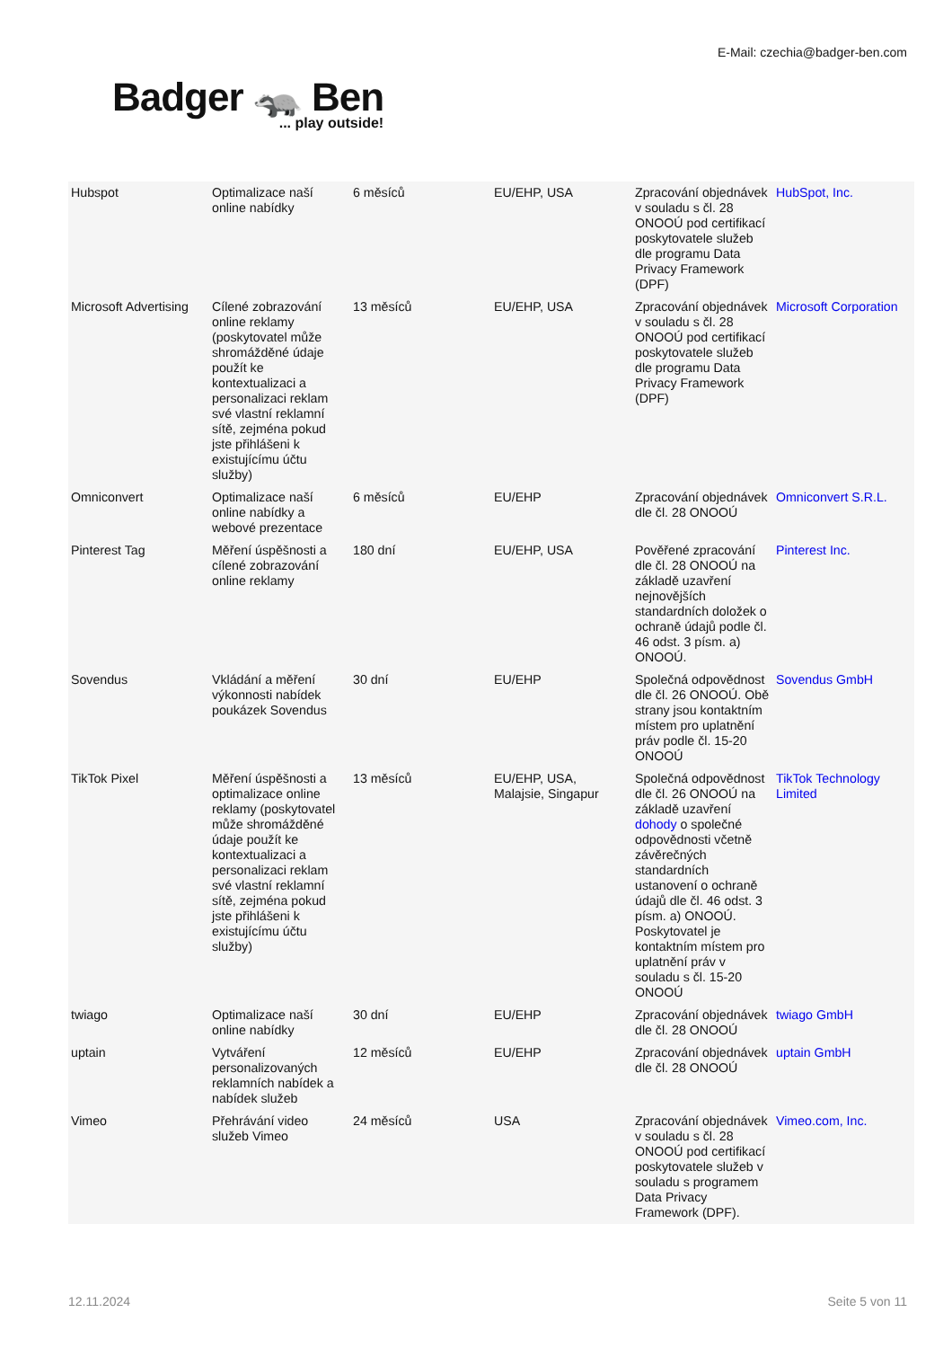E-Mail: czechia@badger-ben.com
Badger 🦡 Ben... play outside!
| Hubspot | Optimalizace naší online nabídky | 6 měsíců | EU/EHP, USA | Zpracování objednávek v souladu s čl. 28 ONOOÚ pod certifikací poskytovatele služeb dle programu Data Privacy Framework (DPF) | HubSpot, Inc. |
| Microsoft Advertising | Cílené zobrazování online reklamy (poskytovatel může shromážděné údaje použít ke kontextualizaci a personalizaci reklam své vlastní reklamní sítě, zejména pokud jste přihlášeni k existujícímu účtu služby) | 13 měsíců | EU/EHP, USA | Zpracování objednávek v souladu s čl. 28 ONOOÚ pod certifikací poskytovatele služeb dle programu Data Privacy Framework (DPF) | Microsoft Corporation |
| Omniconvert | Optimalizace naší online nabídky a webové prezentace | 6 měsíců | EU/EHP | Zpracování objednávek dle čl. 28 ONOOÚ | Omniconvert S.R.L. |
| Pinterest Tag | Měření úspěšnosti a cílené zobrazování online reklamy | 180 dní | EU/EHP, USA | Pověřené zpracování dle čl. 28 ONOOÚ na základě uzavření nejnovějších standardních doložek o ochraně údajů podle čl. 46 odst. 3 písm. a) ONOOÚ. | Pinterest Inc. |
| Sovendus | Vkládání a měření výkonnosti nabídek poukázek Sovendus | 30 dní | EU/EHP | Společná odpovědnost dle čl. 26 ONOOÚ. Obě strany jsou kontaktním místem pro uplatnění práv podle čl. 15-20 ONOOÚ | Sovendus GmbH |
| TikTok Pixel | Měření úspěšnosti a optimalizace online reklamy (poskytovatel může shromážděné údaje použít ke kontextualizaci a personalizaci reklam své vlastní reklamní sítě, zejména pokud jste přihlášeni k existujícímu účtu služby) | 13 měsíců | EU/EHP, USA, Malajsie, Singapur | Společná odpovědnost dle čl. 26 ONOOÚ na základě uzavření dohody o společné odpovědnosti včetně závěrečných standardních ustanovení o ochraně údajů dle čl. 46 odst. 3 písm. a) ONOOÚ. Poskytovatel je kontaktním místem pro uplatnění práv v souladu s čl. 15-20 ONOOÚ | TikTok Technology Limited |
| twiago | Optimalizace naší online nabídky | 30 dní | EU/EHP | Zpracování objednávek dle čl. 28 ONOOÚ | twiago GmbH |
| uptain | Vytváření personalizovaných reklamních nabídek a nabídek služeb | 12 měsíců | EU/EHP | Zpracování objednávek dle čl. 28 ONOOÚ | uptain GmbH |
| Vimeo | Přehrávání video služeb Vimeo | 24 měsíců | USA | Zpracování objednávek v souladu s čl. 28 ONOOÚ pod certifikací poskytovatele služeb v souladu s programem Data Privacy Framework (DPF). | Vimeo.com, Inc. |
12.11.2024 Seite 5 von 11